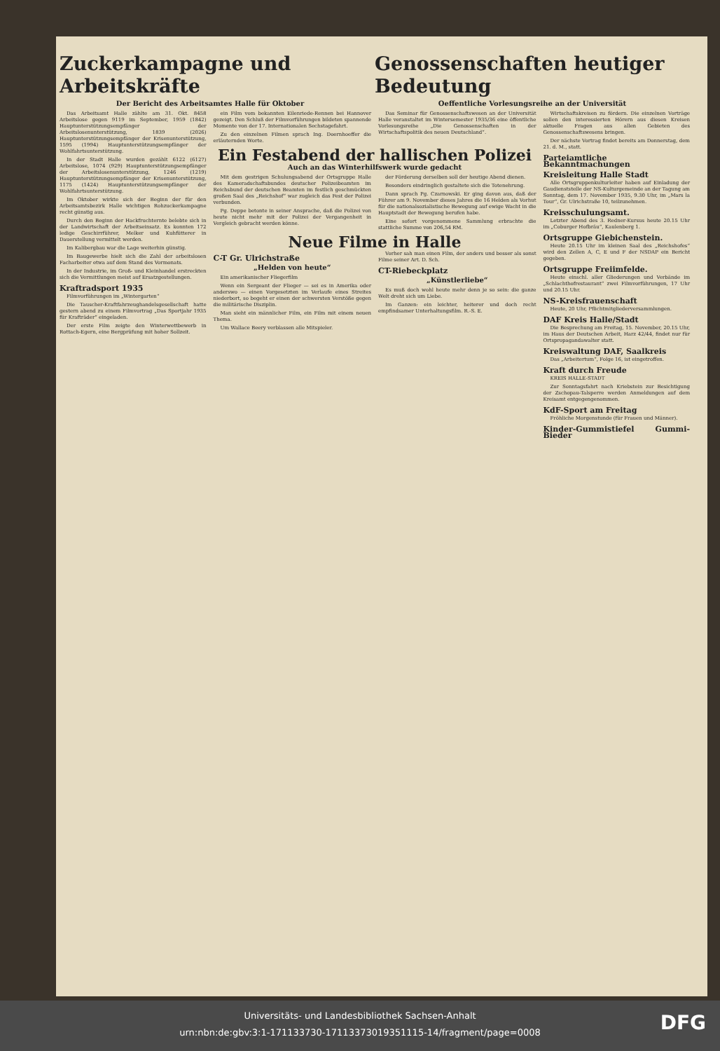Zuckerkampagne und Arbeitskräfte
Der Bericht des Arbeitsamtes Halle für Oktober
Genossenschaften heutiger Bedeutung
Oeffentliche Vorlesungsreihe an der Universität
Das Arbeitsamt Halle zählte am 31. Okt. 8458 Arbeitslose gegen 9119 im September, 1959 (1842) Hauptunterstützungsempfänger der Arbeitslosenunterstützung, 1839 (2026) Hauptunterstützungsempfänger der Krisenunterstützung, 1595 (1994) Hauptunterstützungsempfänger der Wohlfahrtsunterstützung.
In der Stadt Halle wurden gezählt 6122 (6127) Arbeitslose, 1074 (929) Hauptunterstützungsempfänger der Arbeitslosenunterstützung, 1246 (1219) Hauptunterstützungsempfänger der Krisenunterstützung, 1175 (1424) Hauptunterstützungsempfänger der Wohlfahrtsunterstützung.
Im Oktober wirkte sich der Beginn der für den Arbeitsamtsbezirk Halle wichtigen Rohzuckerkampagne recht günstig aus.
Durch den Beginn der Hackfruchternte belebte sich in der Landwirtschaft der Arbeitseinsatz. Es konnten 172 ledige Geschirrführer, Melker und Kuhfütterer in Dauerstellung vermittelt werden.
Im Kalibergbau war die Lage weiterhin günstig.
Im Baugewerbe hielt sich die Zahl der arbeitslosen Facharbeiter etwa auf dem Stand des Vormonats.
In der Industrie, im Groß- und Kleinhandel erstreckten sich die Vermittlungen meist auf Ersatzgestellungen.
Kraftradsport 1935
Filmvorführungen im „Wintergarten“
Die Tauscher-Kraftfahrzeughandelsgesellschaft hatte gestern abend zu einem Filmvortrag „Das Sportjahr 1935 für Krafträder“ eingeladen.
Der erste Film zeigte den Winterwettbewerb in Rottach-Egern, eine Bergprüfung mit hoher Sollzeit.
ein Film vom bekannten Eilenriede-Rennen bei Hannover gezeigt. Den Schluß der Filmvorführungen bildeten spannende Momente von der 17. Internationalen Sechstagefahrt.
Zu den einzelnen Filmen sprach Ing. Doernhoeffer die erläuternden Worte.
Das Seminar für Genossenschaftswesen an der Universität Halle veranstaltet im Wintersemester 1935/36 eine öffentliche Vorlesungsreihe „Die Genossenschaften in der Wirtschaftspolitik des neuen Deutschland“.
Ein Festabend der hallischen Polizei
Auch an das Winterhilfswerk wurde gedacht
Mit dem gestrigen Schulungsabend der Ortsgruppe Halle des Kameradschaftsbundes deutscher Polizeibeamten im Reichsbund der deutschen Beamten im festlich geschmückten großen Saal des „Reichshof“ war zugleich das Fest der Polizei verbunden.
Pg. Deppe betonte in seiner Ansprache, daß die Polizei von heute nicht mehr mit der Polizei der Vergangenheit in Vergleich gebracht werden könne.
der Förderung derselben soll der heutige Abend dienen.
Besonders eindringlich gestaltete sich die Totenehrung.
Dann sprach Pg. Czarnowski. Er ging davon aus, daß der Führer am 9. November dieses Jahres die 16 Helden als Vorhut für die nationalsozialistische Bewegung auf ewige Wacht in die Hauptstadt der Bewegung berufen habe.
Eine sofort vorgenommene Sammlung erbrachte die stattliche Summe von 206,54 RM.
Neue Filme in Halle
C-T Gr. Ulrichstraße
„Helden von heute“
Ein amerikanischer Fliegerfilm
Wenn ein Sergeant der Flieger — sei es in Amerika oder anderswo — einen Vorgesetzten im Verlaufe eines Streites niederbort, so begeht er einen der schwersten Verstöße gegen die militärische Disziplin.
Man sieht ein männlicher Film, ein Film mit einem neuen Thema.
Um Wallace Beery verblassen alle Mitspieler.
Vorher sah man einen Film, der anders und besser als sonst Filme seiner Art. D. Sch.
CT-Riebeckplatz
„Künstlerliebe“
Es muß doch wohl heute mehr denn je so sein: die ganze Welt dreht sich um Liebe.
Im Ganzen: ein leichter, heiterer und doch recht empfindsamer Unterhaltungsfilm. R.-S. E.
Wirtschaftskreisen zu fördern. Die einzelnen Vorträge sollen den interessierten Hörern aus diesen Kreisen aktuelle Fragen aus allen Gebieten des Genossenschaftswesens bringen.
Der nächste Vortrag findet bereits am Donnerstag, dem 21. d. M., statt.
Parteiamtliche Bekanntmachungen
Kreisleitung Halle Stadt
Alle Ortsgruppenkulturleiter haben auf Einladung der Gaudienststelle der NS-Kulturgemeinde an der Tagung am Sonntag, dem 17. November 1935, 9.30 Uhr, im „Mars la Tour“, Gr. Ulrichstraße 10, teilzunehmen.
Kreisschulungsamt.
Letzter Abend des 3. Redner-Kursus heute 20.15 Uhr im „Coburger Hofbräu“, Kaulenberg 1.
Ortsgruppe Giebichenstein.
Heute 20.15 Uhr im kleinen Saal des „Reichshofes“ wird den Zellen A, C, E und F der NSDAP ein Bericht gegeben.
Ortsgruppe Freiimfelde.
Heute einschl. aller Gliederungen und Verbände im „Schlachthofrestaurant“ zwei Filmvorführungen, 17 Uhr und 20.15 Uhr.
NS-Kreisfrauenschaft
Heute, 20 Uhr, Pflichtmitgliederversammlungen.
DAF Kreis Halle/Stadt
Die Besprechung am Freitag, 15. November, 20.15 Uhr, im Haus der Deutschen Arbeit, Harz 42/44, findet nur für Ortspropagandawalter statt.
Kreiswaltung DAF, Saalkreis
Das „Arbeitertum“, Folge 16, ist eingetroffen.
Kraft durch Freude
KREIS HALLE-STADT
Zur Sonntagsfahrt nach Kriebstein zur Besichtigung der Zschopau-Talsperre werden Anmeldungen auf dem Kreisamt entgegengenommen.
KdF-Sport am Freitag
Fröhliche Morgenstunde (für Frauen und Männer).
Kinder-Gummistiefel Gummi-Bieder
Universitäts- und Landesbibliothek Sachsen-Anhalt
urn:nbn:de:gbv:3:1-171133730-17113373019351115-14/fragment/page=0008
DFG